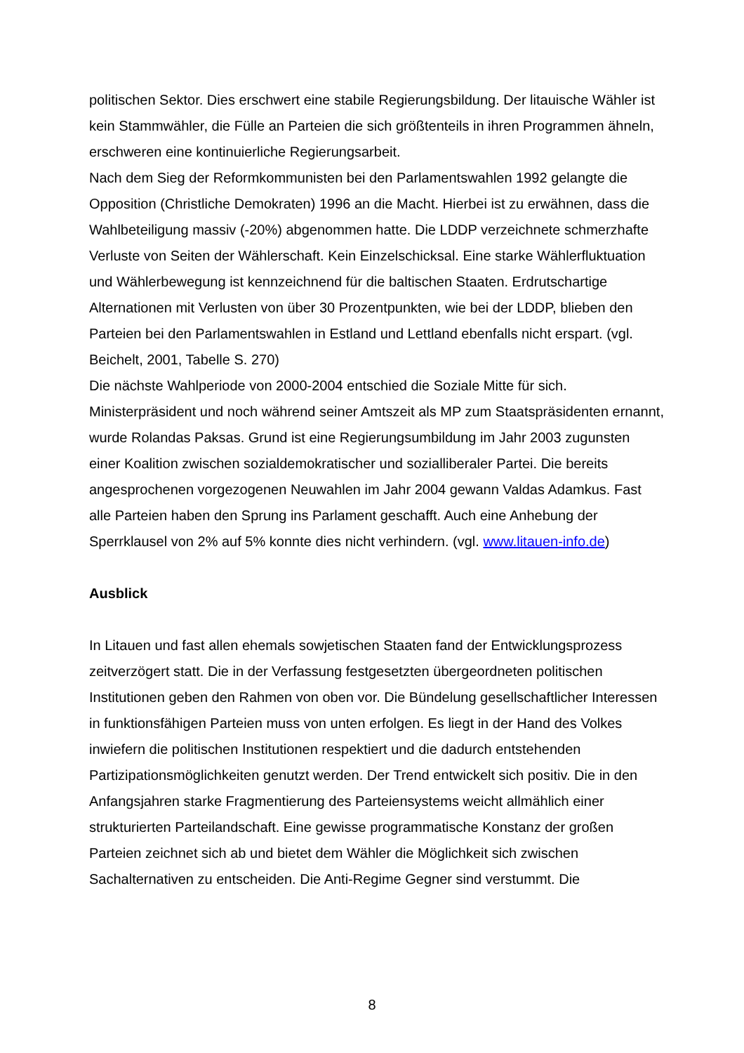politischen Sektor. Dies erschwert eine stabile Regierungsbildung. Der litauische Wähler ist kein Stammwähler, die Fülle an Parteien die sich größtenteils in ihren Programmen ähneln, erschweren eine kontinuierliche Regierungsarbeit.
Nach dem Sieg der Reformkommunisten bei den Parlamentswahlen 1992 gelangte die Opposition (Christliche Demokraten) 1996 an die Macht. Hierbei ist zu erwähnen, dass die Wahlbeteiligung massiv (-20%) abgenommen hatte. Die LDDP verzeichnete schmerzhafte Verluste von Seiten der Wählerschaft. Kein Einzelschicksal. Eine starke Wählerfluktuation und Wählerbewegung ist kennzeichnend für die baltischen Staaten. Erdrutschartige Alternationen mit Verlusten von über 30 Prozentpunkten, wie bei der LDDP, blieben den Parteien bei den Parlamentswahlen in Estland und Lettland ebenfalls nicht erspart. (vgl. Beichelt, 2001, Tabelle S. 270)
Die nächste Wahlperiode von 2000-2004 entschied die Soziale Mitte für sich. Ministerpräsident und noch während seiner Amtszeit als MP zum Staatspräsidenten ernannt, wurde Rolandas Paksas. Grund ist eine Regierungsumbildung im Jahr 2003 zugunsten einer Koalition zwischen sozialdemokratischer und sozialliberaler Partei. Die bereits angesprochenen vorgezogenen Neuwahlen im Jahr 2004 gewann Valdas Adamkus. Fast alle Parteien haben den Sprung ins Parlament geschafft. Auch eine Anhebung der Sperrklausel von 2% auf 5% konnte dies nicht verhindern. (vgl. www.litauen-info.de)
Ausblick
In Litauen und fast allen ehemals sowjetischen Staaten fand der Entwicklungsprozess zeitverzögert statt. Die in der Verfassung festgesetzten übergeordneten politischen Institutionen geben den Rahmen von oben vor. Die Bündelung gesellschaftlicher Interessen in funktionsfähigen Parteien muss von unten erfolgen. Es liegt in der Hand des Volkes inwiefern die politischen Institutionen respektiert und die dadurch entstehenden Partizipationsmöglichkeiten genutzt werden. Der Trend entwickelt sich positiv. Die in den Anfangsjahren starke Fragmentierung des Parteiensystems weicht allmählich einer strukturierten Parteilandschaft. Eine gewisse programmatische Konstanz der großen Parteien zeichnet sich ab und bietet dem Wähler die Möglichkeit sich zwischen Sachalternativen zu entscheiden. Die Anti-Regime Gegner sind verstummt. Die
8